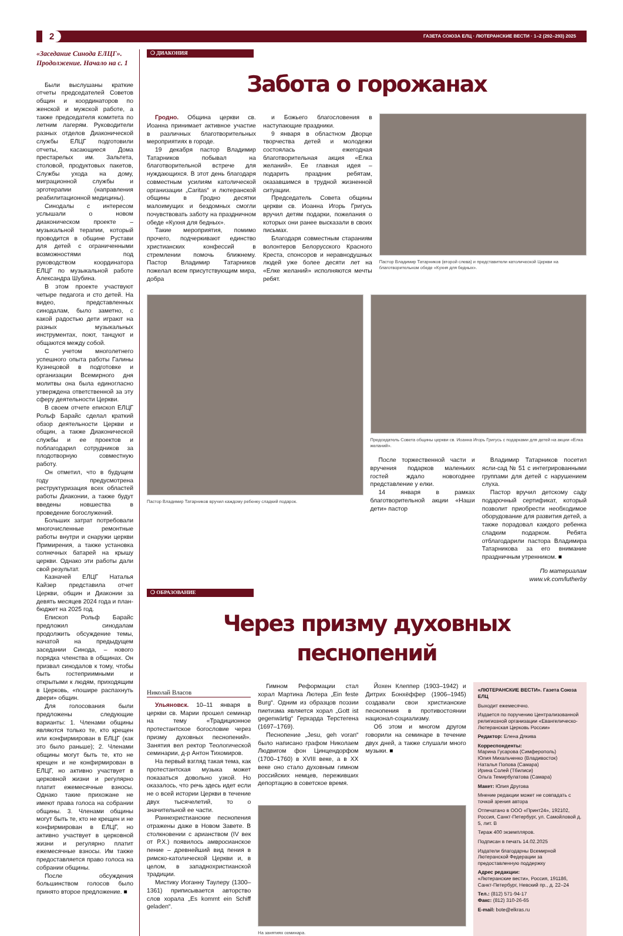2 ГАЗЕТА СОЮЗА ЕЛЦ · ЛЮТЕРАНСКИЕ ВЕСТИ · 1–2 (292–293) 2025
«Заседание Синода ЕЛЦГ». Продолжение. Начало на с. 1
Были выслушаны краткие отчеты председателей Советов общин и координаторов по женской и мужской работе, а также председателя комитета по летним лагерям. Руководители разных отделов Диаконической службы ЕЛЦГ подготовили отчеты, касающиеся Дома престарелых им. Зальтета, столовой, продуктовых пакетов, Службы ухода на дому, миграционной службы и эрготерапии (направления реабилитационной медицины).
Синодалы с интересом услышали о новом диаконическом проекте – музыкальной терапии, который проводится в общине Рустави для детей с ограниченными возможностями под руководством координатора ЕЛЦГ по музыкальной работе Александра Шубина.
В этом проекте участвуют четыре педагога и сто детей. На видео, представленных синодалам, было заметно, с какой радостью дети играют на разных музыкальных инструментах, поют, танцуют и общаются между собой.
С учетом многолетнего успешного опыта работы Галины Кузнецовой в подготовке и организации Всемирного дня молитвы она была единогласно утверждена ответственной за эту сферу деятельности Церкви.
В своем отчете епископ ЕЛЦГ Рольф Барайс сделал краткий обзор деятельности Церкви и общин, а также Диаконической службы и ее проектов и поблагодарил сотрудников за плодотворную совместную работу.
Он отметил, что в будущем году предусмотрена реструктуризация всех областей работы Диаконии, а также будут введены новшества в проведение богослужений.
Больших затрат потребовали многочисленные ремонтные работы внутри и снаружи церкви Примирения, а также установка солнечных батарей на крышу церкви. Однако эти работы дали свой результат.
Казначей ЕЛЦГ Наталья Кайзер представила отчет Церкви, общин и Диаконии за девять месяцев 2024 года и план-бюджет на 2025 год.
Епископ Рольф Барайс предложил синодалам продолжить обсуждение темы, начатой на предыдущем заседании Синода, – нового порядка членства в общинах. Он призвал синодалов к тому, чтобы быть гостеприимными и открытыми к людям, приходящим в Церковь, «пошире распахнуть двери» общин.
Для голосования были предложены следующие варианты: 1. Членами общины являются только те, кто крещен или конфирмирован в ЕЛЦГ (как это было раньше); 2. Членами общины могут быть те, кто не крещен и не конфирмирован в ЕЛЦГ, но активно участвует в церковной жизни и регулярно платит ежемесячные взносы. Однако такие прихожане не имеют права голоса на собрании общины. 3. Членами общины могут быть те, кто не крещен и не конфирмирован в ЕЛЦГ, но активно участвует в церковной жизни и регулярно платит ежемесячные взносы. Им также предоставляется право голоса на собрании общины.
После обсуждения большинством голосов было принято второе предложение. ■
❍ ДИАКОНИЯ
Забота о горожанах
Гродно. Община церкви св. Иоанна принимает активное участие в различных благотворительных мероприятиях в городе.
19 декабря пастор Владимир Татарников побывал на благотворительной встрече для нуждающихся. В этот день благодаря совместным усилиям католической организации „Caritas“ и лютеранской общины в Гродно десятки малоимущих и бездомных смогли почувствовать заботу на праздничном обеде «Кухня для бедных».
Такие мероприятия, помимо прочего, подчеркивают единство христианских конфессий в стремлении помочь ближнему. Пастор Владимир Татарников пожелал всем присутствующим мира, добра
и Божьего благословения в наступающие праздники.
9 января в областном Дворце творчества детей и молодежи состоялась ежегодная благотворительная акция «Елка желаний». Ее главная идея – подарить праздник ребятам, оказавшимся в трудной жизненной ситуации.
Председатель Совета общины церкви св. Иоанна Игорь Григусь вручил детям подарки, пожелания о которых они ранее высказали в своих письмах.
Благодаря совместным стараниям волонтеров Белорусского Красного Креста, спонсоров и неравнодушных людей уже более десяти лет на «Елке желаний» исполняются мечты ребят.
Пастор Владимир Татарников (второй слева) и представители католической Церкви на благотворительном обеде «Кухня для бедных».
Пастор Владимир Татарников вручил каждому ребенку сладкий подарок.
Председатель Совета общины церкви св. Иоанна Игорь Григусь с подарками для детей на акции «Елка желаний».
После торжественной части и вручения подарков маленьких гостей ждало новогоднее представление у елки.
14 января в рамках благотворительной акции «Наши дети» пастор
Владимир Татарников посетил ясли-сад № 51 с интегрированными группами для детей с нарушением слуха.
Пастор вручил детскому саду подарочный сертификат, который позволит приобрести необходимое оборудование для развития детей, а также порадовал каждого ребенка сладким подарком. Ребята отблагодарили пастора Владимира Татарникова за его внимание праздничным утренником. ■
По материалам
www.vk.com/lutherby
❍ ОБРАЗОВАНИЕ
Через призму духовных
песнопений
Николай Власов
Ульяновск. 10–11 января в церкви св. Марии прошел семинар на тему «Традиционное протестантское богословие через призму духовных песнопений». Занятия вел ректор Теологической семинарии, д-р Антон Тихомиров.
На первый взгляд такая тема, как протестантская музыка может показаться довольно узкой. Но оказалось, что речь здесь идет если не о всей истории Церкви в течение двух тысячелетий, то о значительной ее части.
Раннехристианские песнопения отражены даже в Новом Завете. В столкновении с арианством (IV век от Р.Х.) появилось амвросианское пение – древнейший вид пения в римско-католической Церкви и, в целом, в западнохристианской традиции.
Мистику Иоганну Таулеру (1300–1361) приписывается авторство слов хорала „Es kommt ein Schiff geladen“.
Гимном Реформации стал хорал Мартина Лютера „Ein feste Burg“. Одним из образцов поэзии пиетизма является хорал „Gott ist gegenwärtig“ Герхарда Терстегена (1697–1769).
Песнопение „Jesu, geh voran“ было написано графом Николаем Людвигом фон Цинцендорфом (1700–1760) в XVIII веке, а в XX веке оно стало духовным гимном российских немцев, переживших депортацию в советское время.
Йохен Клеппер (1903–1942) и Дитрих Бонхёффер (1906–1945) создавали свои христианские песнопения в противостоянии национал-социализму.
Об этом и многом другом говорили на семинаре в течение двух дней, а также слушали много музыки. ■
На занятиях семинара.
«ЛЮТЕРАНСКИЕ ВЕСТИ». Газета Союза ЕЛЦ
Выходит ежемесячно.
Издается по поручению Централизованной религиозной организации «Евангелическо-Лютеранская Церковь России»
Редактор: Елена Дякива
Корреспонденты:
Марина Гусарова (Симферополь)
Юлия Михальченко (Владивосток)
Наталья Попова (Самара)
Ирина Солей (Тбилиси)
Ольга Темирбулатова (Самара)
Макет: Юлия Другова
Мнение редакции может не совпадать с точкой зрения автора
Отпечатано в ООО «Принт24», 192102, Россия, Санкт-Петербург, ул. Самойловой д. 5, лит. В
Тираж 400 экземпляров.
Подписан в печать 14.02.2025
Издатели благодарны Всемирной Лютеранской Федерации за предоставленную поддержку
Адрес редакции:
«Лютеранские вести», Россия, 191186, Санкт-Петербург, Невский пр., д. 22–24
Тел.: (812) 571-94-17
Факс: (812) 310-26-65
E-mail: bote@elkras.ru